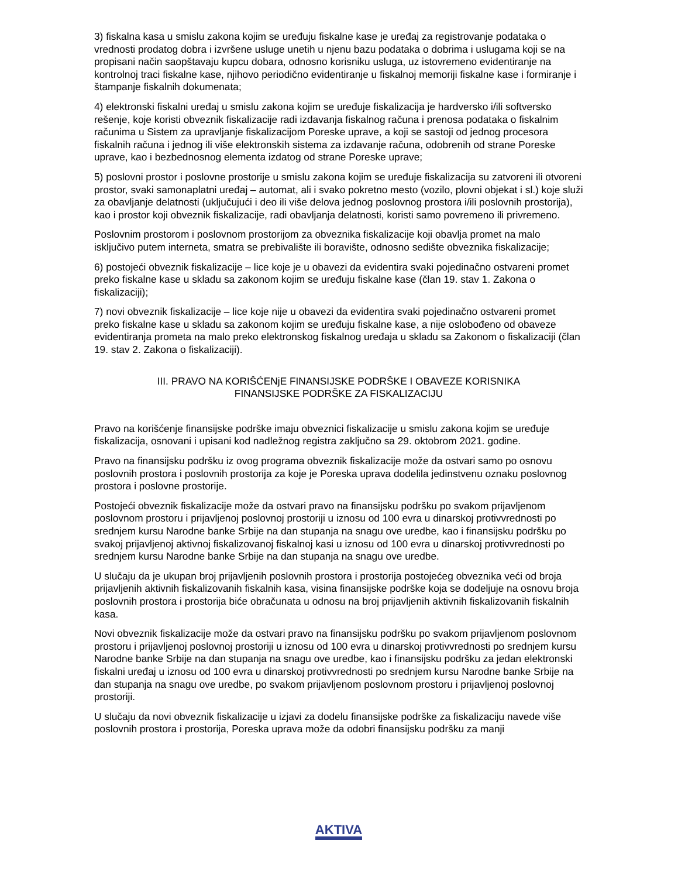3) fiskalna kasa u smislu zakona kojim se uređuju fiskalne kase je uređaj za registrovanje podataka o vrednosti prodatog dobra i izvršene usluge unetih u njenu bazu podataka o dobrima i uslugama koji se na propisani način saopštavaju kupcu dobara, odnosno korisniku usluga, uz istovremeno evidentiranje na kontrolnoj traci fiskalne kase, njihovo periodično evidentiranje u fiskalnoj memoriji fiskalne kase i formiranje i štampanje fiskalnih dokumenata;
4) elektronski fiskalni uređaj u smislu zakona kojim se uređuje fiskalizacija je hardversko i/ili softversko rešenje, koje koristi obveznik fiskalizacije radi izdavanja fiskalnog računa i prenosa podataka o fiskalnim računima u Sistem za upravljanje fiskalizacijom Poreske uprave, a koji se sastoji od jednog procesora fiskalnih računa i jednog ili više elektronskih sistema za izdavanje računa, odobrenih od strane Poreske uprave, kao i bezbednosnog elementa izdatog od strane Poreske uprave;
5) poslovni prostor i poslovne prostorije u smislu zakona kojim se uređuje fiskalizacija su zatvoreni ili otvoreni prostor, svaki samonaplatni uređaj – automat, ali i svako pokretno mesto (vozilo, plovni objekat i sl.) koje služi za obavljanje delatnosti (uključujući i deo ili više delova jednog poslovnog prostora i/ili poslovnih prostorija), kao i prostor koji obveznik fiskalizacije, radi obavljanja delatnosti, koristi samo povremeno ili privremeno.
Poslovnim prostorom i poslovnom prostorijom za obveznika fiskalizacije koji obavlja promet na malo isključivo putem interneta, smatra se prebivalište ili boravište, odnosno sedište obveznika fiskalizacije;
6) postojeći obveznik fiskalizacije – lice koje je u obavezi da evidentira svaki pojedinačno ostvareni promet preko fiskalne kase u skladu sa zakonom kojim se uređuju fiskalne kase (član 19. stav 1. Zakona o fiskalizaciji);
7) novi obveznik fiskalizacije – lice koje nije u obavezi da evidentira svaki pojedinačno ostvareni promet preko fiskalne kase u skladu sa zakonom kojim se uređuju fiskalne kase, a nije oslobođeno od obaveze evidentiranja prometa na malo preko elektronskog fiskalnog uređaja u skladu sa Zakonom o fiskalizaciji (član 19. stav 2. Zakona o fiskalizaciji).
III. PRAVO NA KORIŠĆENjE FINANSIJSKE PODRŠKE I OBAVEZE KORISNIKA
FINANSIJSKE PODRŠKE ZA FISKALIZACIJU
Pravo na korišćenje finansijske podrške imaju obveznici fiskalizacije u smislu zakona kojim se uređuje fiskalizacija, osnovani i upisani kod nadležnog registra zaključno sa 29. oktobrom 2021. godine.
Pravo na finansijsku podršku iz ovog programa obveznik fiskalizacije može da ostvari samo po osnovu poslovnih prostora i poslovnih prostorija za koje je Poreska uprava dodelila jedinstvenu oznaku poslovnog prostora i poslovne prostorije.
Postojeći obveznik fiskalizacije može da ostvari pravo na finansijsku podršku po svakom prijavljenom poslovnom prostoru i prijavljenoj poslovnoj prostoriji u iznosu od 100 evra u dinarskoj protivvrednosti po srednjem kursu Narodne banke Srbije na dan stupanja na snagu ove uredbe, kao i finansijsku podršku po svakoj prijavljenoj aktivnoj fiskalizovanoj fiskalnoj kasi u iznosu od 100 evra u dinarskoj protivvrednosti po srednjem kursu Narodne banke Srbije na dan stupanja na snagu ove uredbe.
U slučaju da je ukupan broj prijavljenih poslovnih prostora i prostorija postojećeg obveznika veći od broja prijavljenih aktivnih fiskalizovanih fiskalnih kasa, visina finansijske podrške koja se dodeljuje na osnovu broja poslovnih prostora i prostorija biće obračunata u odnosu na broj prijavljenih aktivnih fiskalizovanih fiskalnih kasa.
Novi obveznik fiskalizacije može da ostvari pravo na finansijsku podršku po svakom prijavljenom poslovnom prostoru i prijavljenoj poslovnoj prostoriji u iznosu od 100 evra u dinarskoj protivvrednosti po srednjem kursu Narodne banke Srbije na dan stupanja na snagu ove uredbe, kao i finansijsku podršku za jedan elektronski fiskalni uređaj u iznosu od 100 evra u dinarskoj protivvrednosti po srednjem kursu Narodne banke Srbije na dan stupanja na snagu ove uredbe, po svakom prijavljenom poslovnom prostoru i prijavljenoj poslovnoj prostoriji.
U slučaju da novi obveznik fiskalizacije u izjavi za dodelu finansijske podrške za fiskalizaciju navede više poslovnih prostora i prostorija, Poreska uprava može da odobri finansijsku podršku za manji
AKTIVA